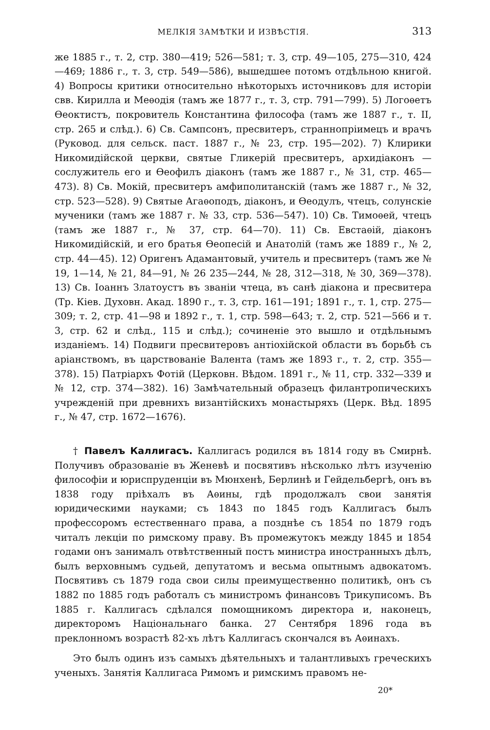МЕЛКІЯ ЗАМѢТКИ И ИЗВѢСТІЯ. 313
же 1885 г., т. 2, стр. 380—419; 526—581; т. 3, стр. 49—105, 275—310, 424—469; 1886 г., т. 3, стр. 549—586), вышедшее потомъ отдѣльною книгой. 4) Вопросы критики относительно нѣкоторыхъ источниковъ для исторіи свв. Кирилла и Меѳодія (тамъ же 1877 г., т. 3, стр. 791—799). 5) Логоѳетъ Ѳеоктистъ, покровитель Константина философа (тамъ же 1887 г., т. II, стр. 265 и слѣд.). 6) Св. Сампсонъ, пресвитеръ, страннопріимецъ и врачъ (Руковод. для сельск. паст. 1887 г., № 23, стр. 195—202). 7) Клирики Никомидійской церкви, святые Гликерій пресвитеръ, архидіаконъ — сослужитель его и Ѳеофилъ діаконъ (тамъ же 1887 г., № 31, стр. 465—473). 8) Св. Мокій, пресвитеръ амфиполитанскій (тамъ же 1887 г., № 32, стр. 523—528). 9) Святые Агаѳоподъ, діаконъ, и Ѳеодулъ, чтецъ, солунскіе мученики (тамъ же 1887 г. № 33, стр. 536—547). 10) Св. Тимоѳей, чтецъ (тамъ же 1887 г., № 37, стр. 64—70). 11) Св. Евстаѳій, діаконъ Никомидійскій, и его братья Ѳеопесій и Анатолій (тамъ же 1889 г., № 2, стр. 44—45). 12) Оригенъ Адамантовый, учитель и пресвитеръ (тамъ же № 19, 1—14, № 21, 84—91, № 26 235—244, № 28, 312—318, № 30, 369—378). 13) Св. Іоаннъ Златоустъ въ званіи чтеца, въ санѣ діакона и пресвитера (Тр. Кіев. Духовн. Акад. 1890 г., т. 3, стр. 161—191; 1891 г., т. 1, стр. 275—309; т. 2, стр. 41—98 и 1892 г., т. 1, стр. 598—643; т. 2, стр. 521—566 и т. 3, стр. 62 и слѣд., 115 и слѣд.); сочиненіе это вышло и отдѣльнымъ изданіемъ. 14) Подвиги пресвитеровъ антіохійской области въ борьбѣ съ аріанствомъ, въ царствованіе Валента (тамъ же 1893 г., т. 2, стр. 355—378). 15) Патріархъ Фотій (Церковн. Вѣдом. 1891 г., № 11, стр. 332—339 и № 12, стр. 374—382). 16) Замѣчательный образецъ филантропическихъ учрежденій при древнихъ византійскихъ монастыряхъ (Церк. Вѣд. 1895 г., № 47, стр. 1672—1676).
† Павелъ Каллигасъ. Каллигасъ родился въ 1814 году въ Смирнѣ. Получивъ образованіе въ Женевѣ и посвятивъ нѣсколько лѣтъ изученію философіи и юриспруденціи въ Мюнхенѣ, Берлинѣ и Гейдельбергѣ, онъ въ 1838 году пріѣхалъ въ Аѳины, гдѣ продолжалъ свои занятія юридическими науками; съ 1843 по 1845 годъ Каллигасъ былъ профессоромъ естественнаго права, а позднѣе съ 1854 по 1879 годъ читалъ лекціи по римскому праву. Въ промежутокъ между 1845 и 1854 годами онъ занималъ отвѣтственный постъ министра иностранныхъ дѣлъ, былъ верховнымъ судьей, депутатомъ и весьма опытнымъ адвокатомъ. Посвятивъ съ 1879 года свои силы преимущественно политикѣ, онъ съ 1882 по 1885 годъ работалъ съ министромъ финансовъ Трикуписомъ. Въ 1885 г. Каллигасъ сдѣлался помощникомъ директора и, наконецъ, директоромъ Національнаго банка. 27 Сентября 1896 года въ преклонномъ возрастѣ 82-хъ лѣтъ Каллигасъ скончался въ Аѳинахъ.
Это былъ одинъ изъ самыхъ дѣятельныхъ и талантливыхъ греческихъ ученыхъ. Занятія Каллигаса Римомъ и римскимъ правомъ не-
20*